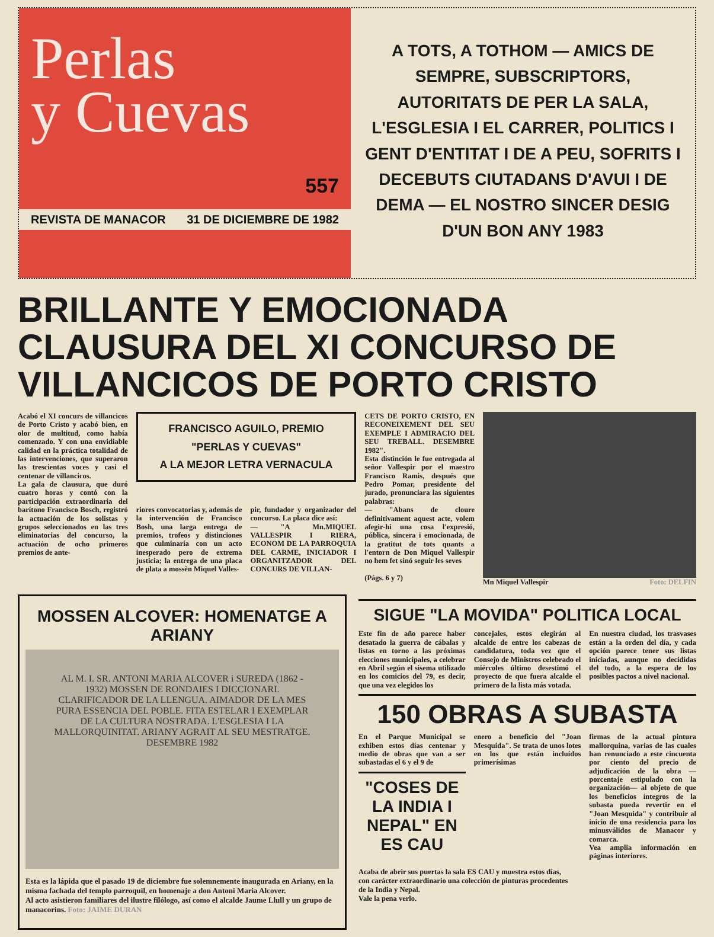Perlas
y Cuevas
557
REVISTA DE MANACOR 31 DE DICIEMBRE DE 1982
A TOTS, A TOTHOM — AMICS DE SEMPRE, SUBSCRIPTORS, AUTORITATS DE PER LA SALA, L'ESGLESIA I EL CARRER, POLITICS I GENT D'ENTITAT I DE A PEU, SOFRITS I DECEBUTS CIUTADANS D'AVUI I DE DEMA — EL NOSTRO SINCER DESIG D'UN BON ANY 1983
BRILLANTE Y EMOCIONADA CLAUSURA DEL XI CONCURSO DE VILLANCICOS DE PORTO CRISTO
Acabó el XI concurs de villancicos de Porto Cristo y acabó bien, en olor de multitud, como había comenzado. Y con una envidiable calidad en la práctica totalidad de las intervenciones, que superaron las trescientas voces y casi el centenar de villancicos.
La gala de clausura, que duró cuatro horas y contó con la participación extraordinaria del barítono Francisco Bosch, registró la actuación de los solistas y grupos seleccionados en las tres eliminatorias del concurso, la actuación de ocho primeros premios de ante-
FRANCISCO AGUILO, PREMIO
"PERLAS Y CUEVAS"
A LA MEJOR LETRA VERNACULA
riores convocatorias y, además de la intervención de Francisco Bosh, una larga entrega de premios, trofeos y distinciones que culminaría con un acto inesperado pero de extrema justicia; la entrega de una placa de plata a mossèn Miquel Valles-
pir, fundador y organizador del concurso. La placa dice así:
— "A Mn.MIQUEL VALLESPIR I RIERA, ECONOM DE LA PARROQUIA DEL CARME, INICIADOR I ORGANITZADOR DEL CONCURS DE VILLAN-
CETS DE PORTO CRISTO, EN RECONEIXEMENT DEL SEU EXEMPLE I ADMIRACIO DEL SEU TREBALL. DESEMBRE 1982".
Esta distinción le fue entregada al señor Vallespir por el maestro Francisco Ramis, después que Pedro Pomar, presidente del jurado, pronunciara las siguientes palabras:
— "Abans de cloure definitivament aquest acte, volem afegir-hi una cosa l'expresió, pública, sincera i emocionada, de la gratitut de tots quants a l'entorn de Don Miquel Vallespir no hem fet sinó seguir les seves
(Págs. 6 y 7)
Mn Miquel Vallespir Foto: DELFIN
MOSSEN ALCOVER: HOMENATGE A ARIANY
AL M. I. SR. ANTONI MARIA ALCOVER i SUREDA (1862 - 1932) MOSSEN DE RONDAIES I DICCIONARI. CLARIFICADOR DE LA LLENGUA. AIMADOR DE LA MES PURA ESSENCIA DEL POBLE. FITA ESTELAR I EXEMPLAR DE LA CULTURA NOSTRADA. L'ESGLESIA I LA MALLORQUINITAT. ARIANY AGRAIT AL SEU MESTRATGE. DESEMBRE 1982
Esta es la lápida que el pasado 19 de diciembre fue solemnemente inaugurada en Ariany, en la misma fachada del templo parroquil, en homenaje a don Antoni Maria Alcover.
Al acto asistieron familiares del ilustre filólogo, así como el alcalde Jaume Llull y un grupo de manacorins. Foto: JAIME DURAN
SIGUE "LA MOVIDA" POLITICA LOCAL
Este fin de año parece haber desatado la guerra de cábalas y listas en torno a las próximas elecciones municipales, a celebrar en Abril según el sisema utilizado en los comicios del 79, es decir, que una vez elegidos los
concejales, estos elegirán al alcalde de entre los cabezas de candidatura, toda vez que el Consejo de Ministros celebrado el miércoles último desestimó el proyecto de que fuera alcalde el primero de la lista más votada.
En nuestra ciudad, los trasvases están a la orden del día, y cada opción parece tener sus listas iniciadas, aunque no decididas del todo, a la espera de los posibles pactos a nivel nacional.
150 OBRAS A SUBASTA
En el Parque Municipal se exhiben estos días centenar y medio de obras que van a ser subastadas el 6 y el 9 de
"COSES DE LA INDIA I NEPAL" EN ES CAU
enero a beneficio del "Joan Mesquida". Se trata de unos lotes en los que están incluídos primerísimas
firmas de la actual pintura mallorquina, varias de las cuales han renunciado a este cincuenta por ciento del precio de adjudicación de la obra —porcentaje estipulado con la organización— al objeto de que los beneficios íntegros de la subasta pueda revertir en el "Joan Mesquida" y contribuir al inicio de una residencia para los minusválidos de Manacor y comarca.
Vea amplia información en páginas interiores.
Acaba de abrir sus puertas la sala ES CAU y muestra estos días, con carácter extraordinario una colección de pinturas procedentes de la India y Nepal.
Vale la pena verlo.